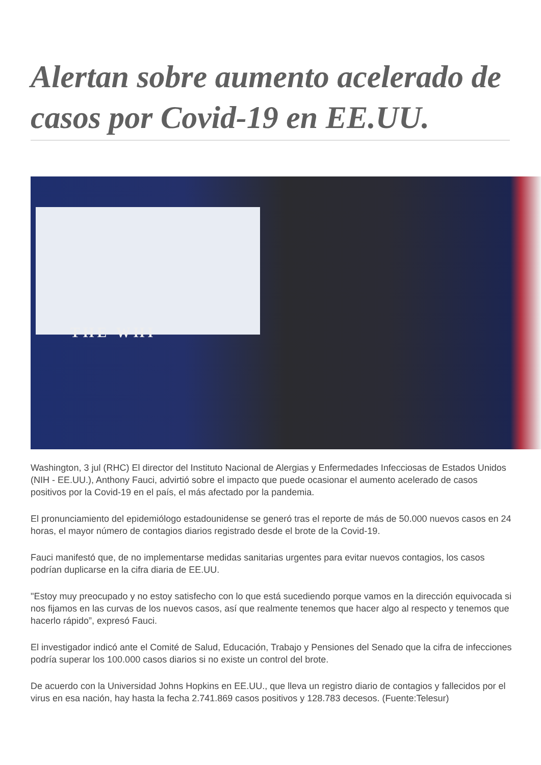Alertan sobre aumento acelerado de casos por Covid-19 en EE.UU.
THE WHI
Washington, 3 jul (RHC) El director del Instituto Nacional de Alergias y Enfermedades Infecciosas de Estados Unidos (NIH - EE.UU.), Anthony Fauci, advirtió sobre el impacto que puede ocasionar el aumento acelerado de casos positivos por la Covid-19 en el país, el más afectado por la pandemia.
El pronunciamiento del epidemiólogo estadounidense se generó tras el reporte de más de 50.000 nuevos casos en 24 horas, el mayor número de contagios diarios registrado desde el brote de la Covid-19.
Fauci manifestó que, de no implementarse medidas sanitarias urgentes para evitar nuevos contagios, los casos podrían duplicarse en la cifra diaria de EE.UU.
"Estoy muy preocupado y no estoy satisfecho con lo que está sucediendo porque vamos en la dirección equivocada si nos fijamos en las curvas de los nuevos casos, así que realmente tenemos que hacer algo al respecto y tenemos que hacerlo rápido”, expresó Fauci.
El investigador indicó ante el Comité de Salud, Educación, Trabajo y Pensiones del Senado que la cifra de infecciones podría superar los 100.000 casos diarios si no existe un control del brote.
De acuerdo con la Universidad Johns Hopkins en EE.UU., que lleva un registro diario de contagios y fallecidos por el virus en esa nación, hay hasta la fecha 2.741.869 casos positivos y 128.783 decesos. (Fuente:Telesur)